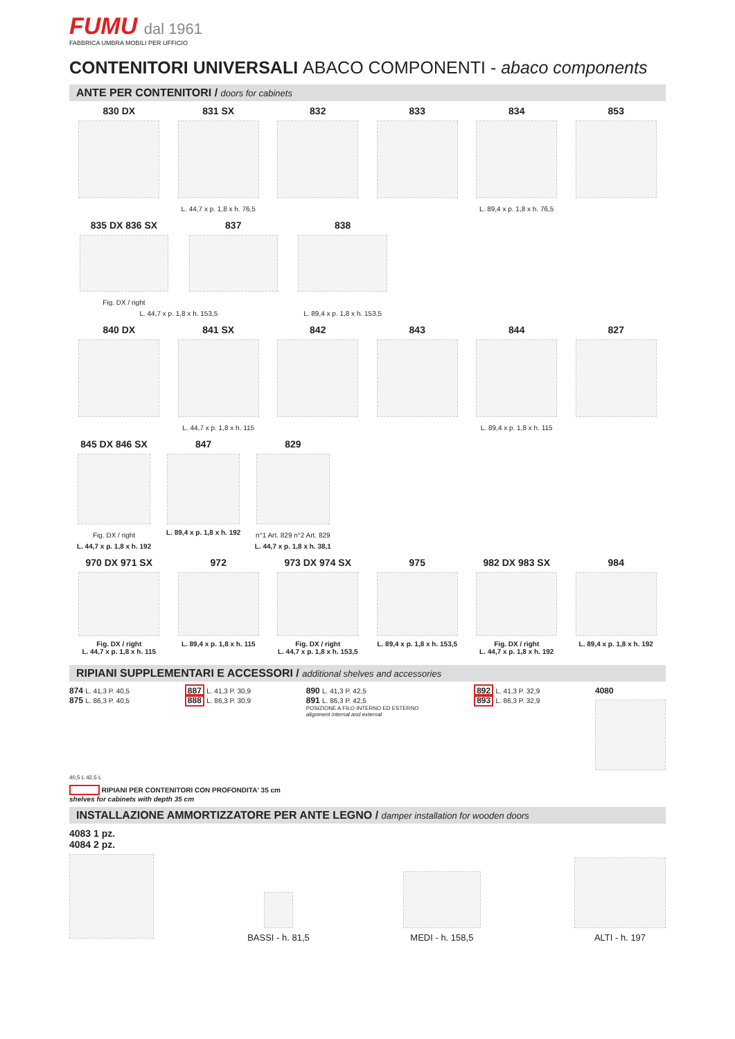FUMU dal 1961
FABBRICA UMBRA MOBILI PER UFFICIO
CONTENITORI UNIVERSALI ABACO COMPONENTI - abaco components
ANTE PER CONTENITORI / doors for cabinets
830 DX 831 SX 832 833 834 853
L. 44,7 x p. 1,8 x h. 76,5 L. 89,4 x p. 1,8 x h. 76,5
835 DX 836 SX
Fig. DX / right
837 838
L. 44,7 x p. 1,8 x h. 153,5 L. 89,4 x p. 1,8 x h. 153,5
840 DX 841 SX 842 843 844 827
L. 44,7 x p. 1,8 x h. 115 L. 89,4 x p. 1,8 x h. 115
845 DX 846 SX
Fig. DX / right
L. 44,7 x p. 1,8 x h. 192
847
L. 89,4 x p. 1,8 x h. 192
829
n°1 Art. 829 n°2 Art. 829
L. 44,7 x p. 1,8 x h. 38,1
970 DX 971 SX
Fig. DX / right
L. 44,7 x p. 1,8 x h. 115
972
L. 89,4 x p. 1,8 x h. 115
973 DX 974 SX
Fig. DX / right
L. 44,7 x p. 1,8 x h. 153,5
975
L. 89,4 x p. 1,8 x h. 153,5
982 DX 983 SX
Fig. DX / right
L. 44,7 x p. 1,8 x h. 192
984
L. 89,4 x p. 1,8 x h. 192
RIPIANI SUPPLEMENTARI E ACCESSORI / additional shelves and accessories
874 L. 41,3 P. 40,5
875 L. 86,3 P. 40,5
887 L. 41,3 P. 30,9
888 L. 86,3 P. 30,9
890 L. 41,3 P. 42,5
891 L. 86,3 P. 42,5
POSIZIONE A FILO INTERNO ED ESTERNO
alignment internal and external
892 L. 41,3 P. 32,9
893 L. 86,3 P. 32,9
4080
40,5 L 42,5 L
RIPIANI PER CONTENITORI CON PROFONDITA' 35 cm
shelves for cabinets with depth 35 cm
INSTALLAZIONE AMMORTIZZATORE PER ANTE LEGNO / damper installation for wooden doors
4083 1 pz.
4084 2 pz.
BASSI - h. 81,5
MEDI - h. 158,5
ALTI - h. 197